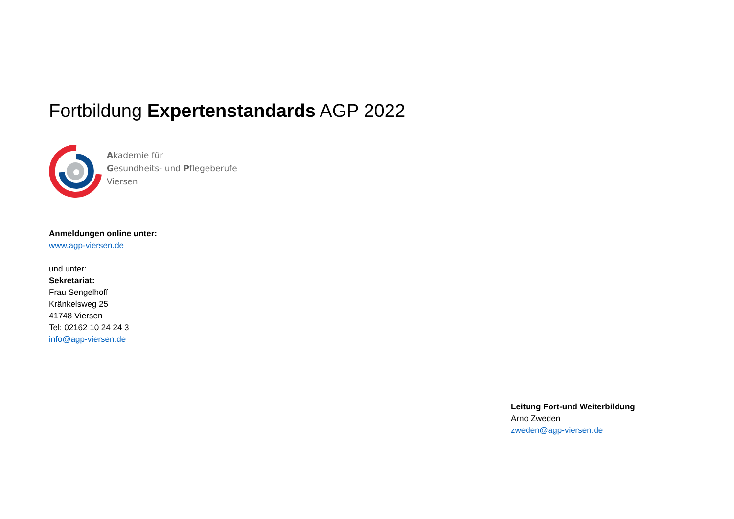Fortbildung Expertenstandards AGP 2022
Akademie für
Gesundheits- und Pflegeberufe
Viersen
Anmeldungen online unter:
www.agp-viersen.de
und unter:
Sekretariat:
Frau Sengelhoff
Kränkelsweg 25
41748 Viersen
Tel: 02162 10 24 24 3
info@agp-viersen.de
Leitung Fort-und Weiterbildung
Arno Zweden
zweden@agp-viersen.de